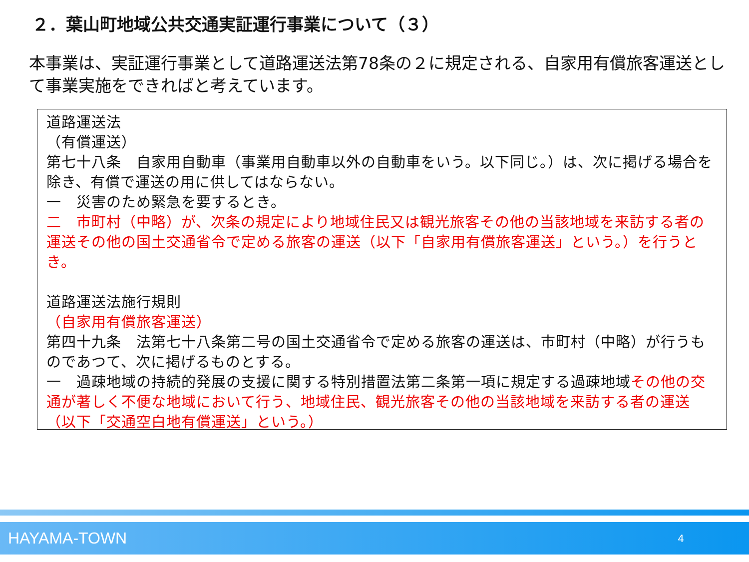２．葉山町地域公共交通実証運行事業について（３）
本事業は、実証運行事業として道路運送法第78条の２に規定される、自家用有償旅客運送として事業実施をできればと考えています。
道路運送法
（有償運送）
第七十八条　自家用自動車（事業用自動車以外の自動車をいう。以下同じ。）は、次に掲げる場合を除き、有償で運送の用に供してはならない。
一　災害のため緊急を要するとき。
二　市町村（中略）が、次条の規定により地域住民又は観光旅客その他の当該地域を来訪する者の運送その他の国土交通省令で定める旅客の運送（以下「自家用有償旅客運送」という。）を行うとき。
道路運送法施行規則
（自家用有償旅客運送）
第四十九条　法第七十八条第二号の国土交通省令で定める旅客の運送は、市町村（中略）が行うものであつて、次に掲げるものとする。
一　過疎地域の持続的発展の支援に関する特別措置法第二条第一項に規定する過疎地域その他の交通が著しく不便な地域において行う、地域住民、観光旅客その他の当該地域を来訪する者の運送（以下「交通空白地有償運送」という。）
HAYAMA-TOWN 4